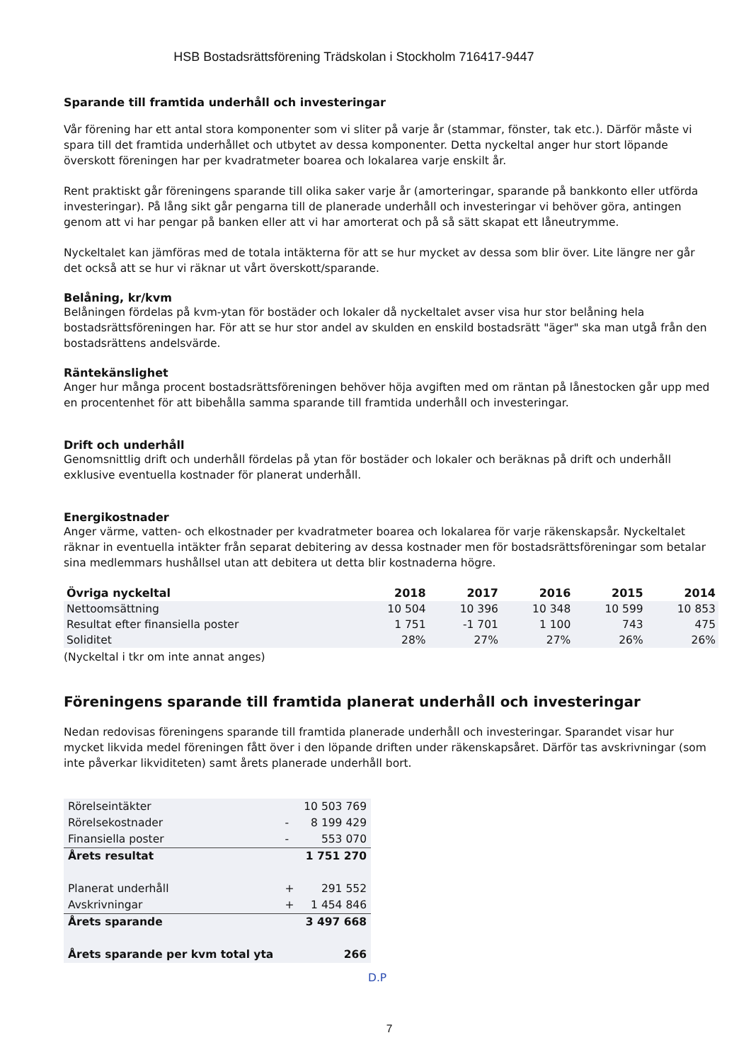HSB Bostadsrättsförening Trädskolan i Stockholm 716417-9447
Sparande till framtida underhåll och investeringar
Vår förening har ett antal stora komponenter som vi sliter på varje år (stammar, fönster, tak etc.). Därför måste vi spara till det framtida underhållet och utbytet av dessa komponenter. Detta nyckeltal anger hur stort löpande överskott föreningen har per kvadratmeter boarea och lokalarea varje enskilt år.
Rent praktiskt går föreningens sparande till olika saker varje år (amorteringar, sparande på bankkonto eller utförda investeringar). På lång sikt går pengarna till de planerade underhåll och investeringar vi behöver göra, antingen genom att vi har pengar på banken eller att vi har amorterat och på så sätt skapat ett låneutrymme.
Nyckeltalet kan jämföras med de totala intäkterna för att se hur mycket av dessa som blir över. Lite längre ner går det också att se hur vi räknar ut vårt överskott/sparande.
Belåning, kr/kvm
Belåningen fördelas på kvm-ytan för bostäder och lokaler då nyckeltalet avser visa hur stor belåning hela bostadsrättsföreningen har. För att se hur stor andel av skulden en enskild bostadsrätt "äger" ska man utgå från den bostadsrättens andelsvärde.
Räntekänslighet
Anger hur många procent bostadsrättsföreningen behöver höja avgiften med om räntan på lånestocken går upp med en procentenhet för att bibehålla samma sparande till framtida underhåll och investeringar.
Drift och underhåll
Genomsnittlig drift och underhåll fördelas på ytan för bostäder och lokaler och beräknas på drift och underhåll exklusive eventuella kostnader för planerat underhåll.
Energikostnader
Anger värme, vatten- och elkostnader per kvadratmeter boarea och lokalarea för varje räkenskapsår. Nyckeltalet räknar in eventuella intäkter från separat debitering av dessa kostnader men för bostadsrättsföreningar som betalar sina medlemmars hushållsel utan att debitera ut detta blir kostnaderna högre.
| Övriga nyckeltal | 2018 | 2017 | 2016 | 2015 | 2014 |
| --- | --- | --- | --- | --- | --- |
| Nettoomsättning | 10 504 | 10 396 | 10 348 | 10 599 | 10 853 |
| Resultat efter finansiella poster | 1 751 | -1 701 | 1 100 | 743 | 475 |
| Soliditet | 28% | 27% | 27% | 26% | 26% |
(Nyckeltal i tkr om inte annat anges)
Föreningens sparande till framtida planerat underhåll och investeringar
Nedan redovisas föreningens sparande till framtida planerade underhåll och investeringar. Sparandet visar hur mycket likvida medel föreningen fått över i den löpande driften under räkenskapsåret. Därför tas avskrivningar (som inte påverkar likviditeten) samt årets planerade underhåll bort.
| Rörelseintäkter | | 10 503 769 |
| Rörelsekostnader | - | 8 199 429 |
| Finansiella poster | - | 553 070 |
| Årets resultat | | 1 751 270 |
| Planerat underhåll | + | 291 552 |
| Avskrivningar | + | 1 454 846 |
| Årets sparande | | 3 497 668 |
| Årets sparande per kvm total yta | | 266 |
D.P
7